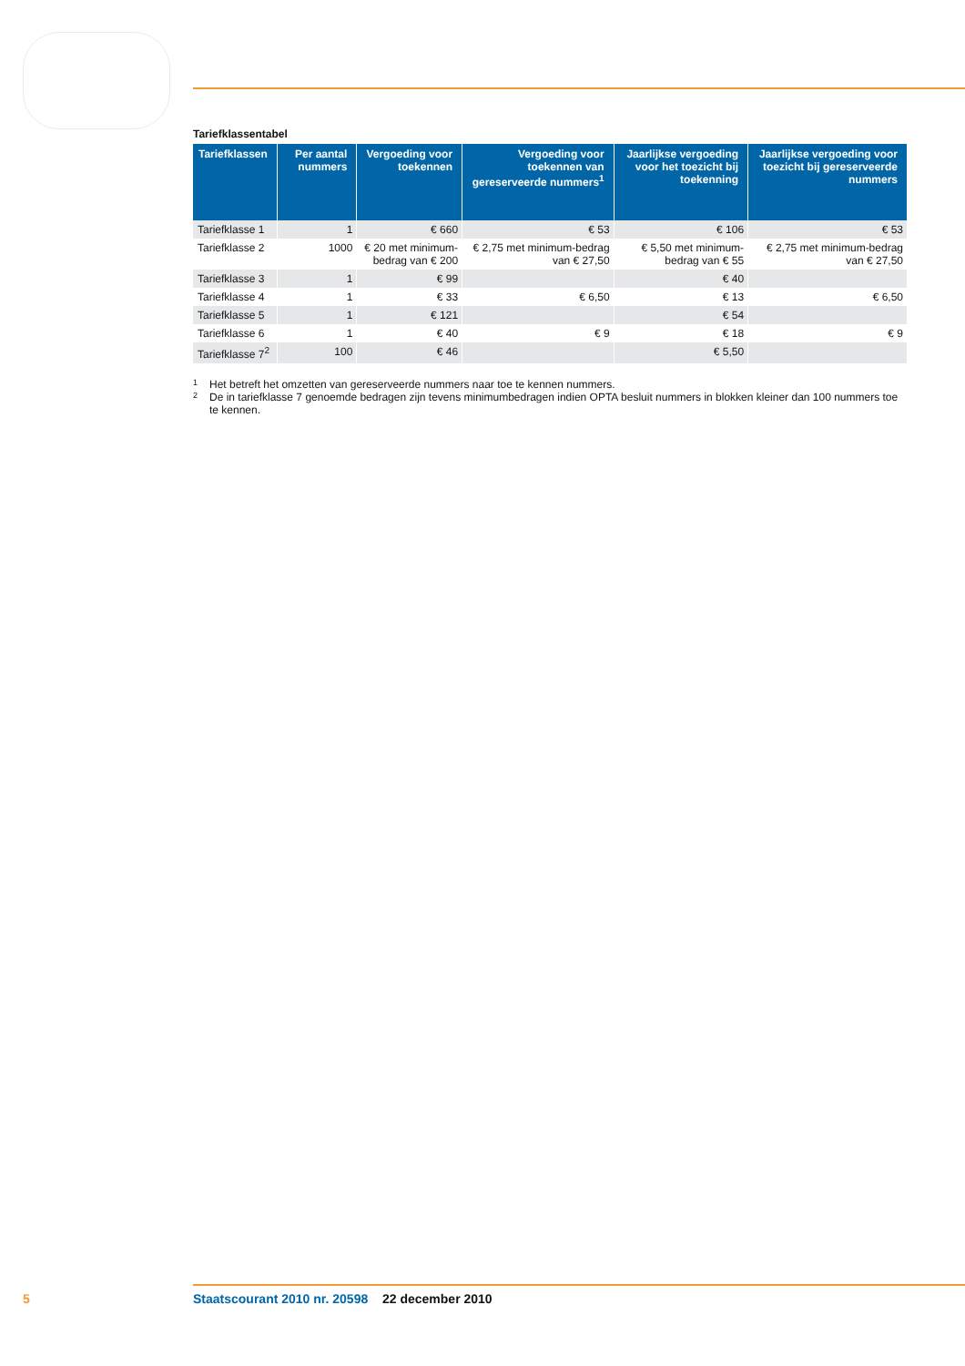Tariefklassentabel
| Tariefklassen | Per aantal nummers | Vergoeding voor toekennen | Vergoeding voor toekennen van gereserveerde nummers<sup>1</sup> | Jaarlijkse vergoeding voor het toezicht bij toekenning | Jaarlijkse vergoeding voor toezicht bij gereserveerde nummers |
| --- | --- | --- | --- | --- | --- |
| Tariefklasse 1 | 1 | € 660 | € 53 | € 106 | € 53 |
| Tariefklasse 2 | 1000 | € 20 met minimum-bedrag van € 200 | € 2,75 met minimum-bedrag van € 27,50 | € 5,50 met minimum-bedrag van € 55 | € 2,75 met minimum-bedrag van € 27,50 |
| Tariefklasse 3 | 1 | € 99 | | € 40 | |
| Tariefklasse 4 | 1 | € 33 | € 6,50 | € 13 | € 6,50 |
| Tariefklasse 5 | 1 | € 121 | | € 54 | |
| Tariefklasse 6 | 1 | € 40 | € 9 | € 18 | € 9 |
| Tariefklasse 7<sup>2</sup> | 100 | € 46 | | € 5,50 | |
1 Het betreft het omzetten van gereserveerde nummers naar toe te kennen nummers.
2 De in tariefklasse 7 genoemde bedragen zijn tevens minimumbedragen indien OPTA besluit nummers in blokken kleiner dan 100 nummers toe te kennen.
5 Staatscourant 2010 nr. 20598 22 december 2010